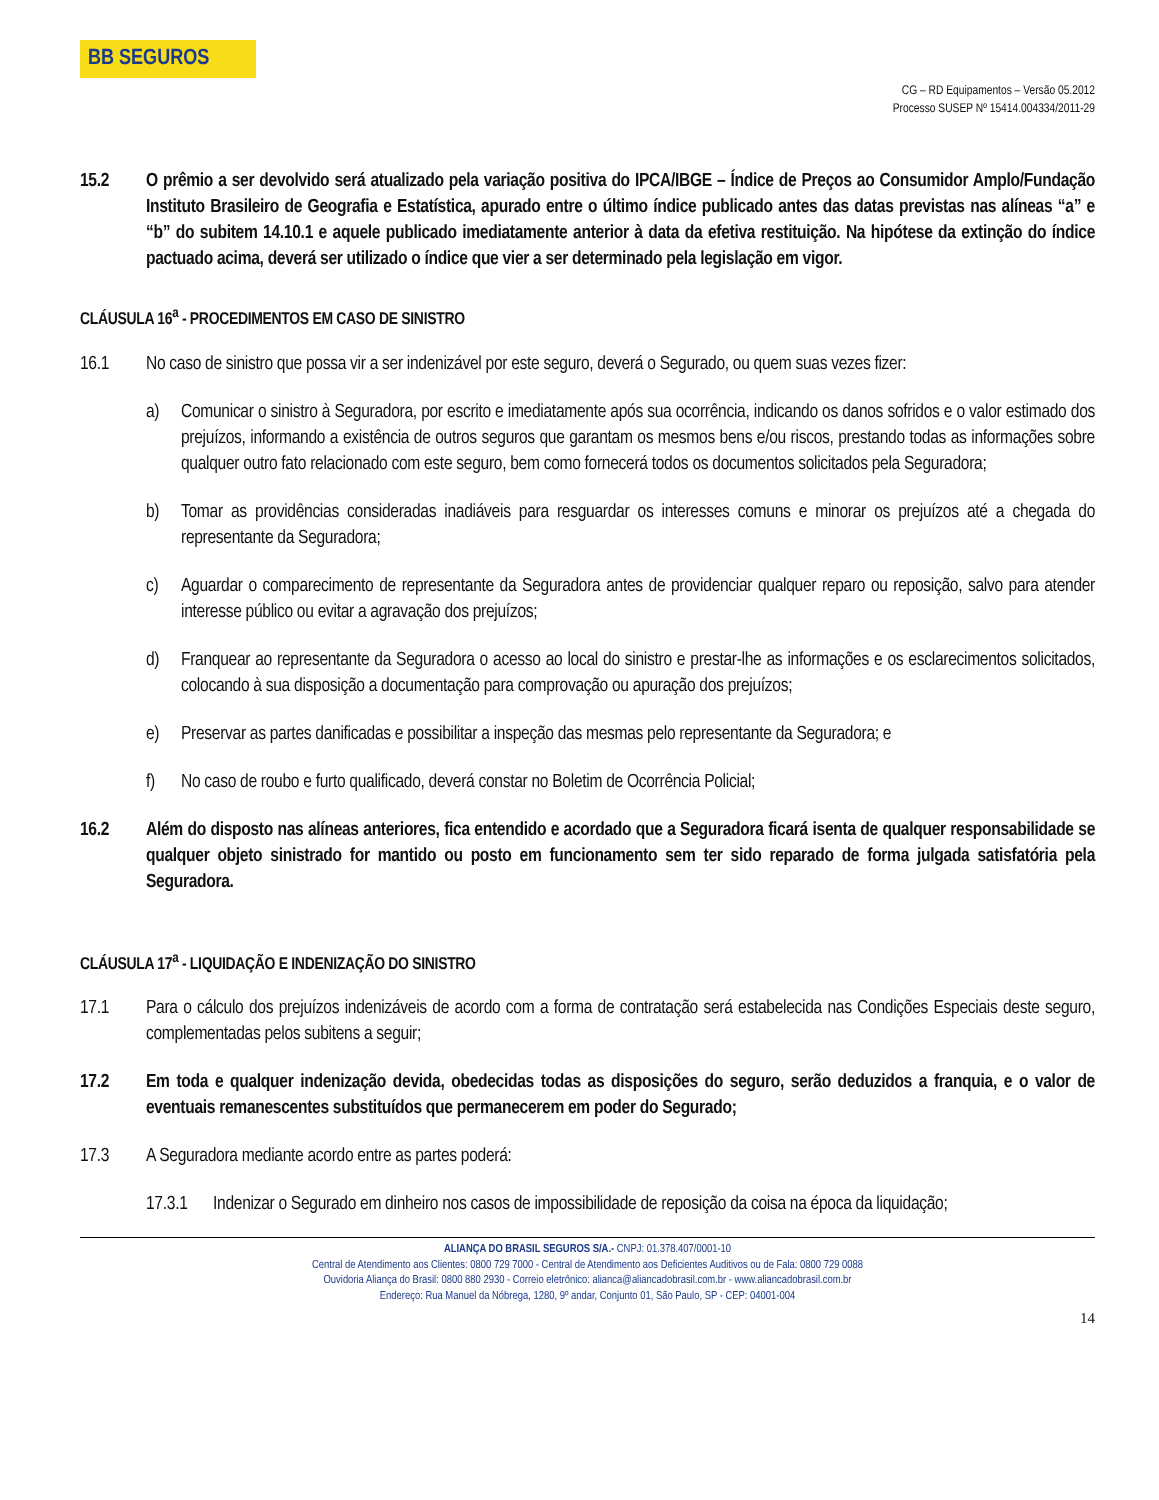BB SEGUROS
CG – RD Equipamentos – Versão 05.2012
Processo SUSEP Nº 15414.004334/2011-29
15.2 O prêmio a ser devolvido será atualizado pela variação positiva do IPCA/IBGE – Índice de Preços ao Consumidor Amplo/Fundação Instituto Brasileiro de Geografia e Estatística, apurado entre o último índice publicado antes das datas previstas nas alíneas “a” e “b” do subitem 14.10.1 e aquele publicado imediatamente anterior à data da efetiva restituição. Na hipótese da extinção do índice pactuado acima, deverá ser utilizado o índice que vier a ser determinado pela legislação em vigor.
CLÁUSULA 16<sup>a</sup> - PROCEDIMENTOS EM CASO DE SINISTRO
16.1 No caso de sinistro que possa vir a ser indenizável por este seguro, deverá o Segurado, ou quem suas vezes fizer:
a) Comunicar o sinistro à Seguradora, por escrito e imediatamente após sua ocorrência, indicando os danos sofridos e o valor estimado dos prejuízos, informando a existência de outros seguros que garantam os mesmos bens e/ou riscos, prestando todas as informações sobre qualquer outro fato relacionado com este seguro, bem como fornecerá todos os documentos solicitados pela Seguradora;
b) Tomar as providências consideradas inadiáveis para resguardar os interesses comuns e minorar os prejuízos até a chegada do representante da Seguradora;
c) Aguardar o comparecimento de representante da Seguradora antes de providenciar qualquer reparo ou reposição, salvo para atender interesse público ou evitar a agravação dos prejuízos;
d) Franquear ao representante da Seguradora o acesso ao local do sinistro e prestar-lhe as informações e os esclarecimentos solicitados, colocando à sua disposição a documentação para comprovação ou apuração dos prejuízos;
e) Preservar as partes danificadas e possibilitar a inspeção das mesmas pelo representante da Seguradora; e
f) No caso de roubo e furto qualificado, deverá constar no Boletim de Ocorrência Policial;
16.2 Além do disposto nas alíneas anteriores, fica entendido e acordado que a Seguradora ficará isenta de qualquer responsabilidade se qualquer objeto sinistrado for mantido ou posto em funcionamento sem ter sido reparado de forma julgada satisfatória pela Seguradora.
CLÁUSULA 17<sup>a</sup> - LIQUIDAÇÃO E INDENIZAÇÃO DO SINISTRO
17.1 Para o cálculo dos prejuízos indenizáveis de acordo com a forma de contratação será estabelecida nas Condições Especiais deste seguro, complementadas pelos subitens a seguir;
17.2 Em toda e qualquer indenização devida, obedecidas todas as disposições do seguro, serão deduzidos a franquia, e o valor de eventuais remanescentes substituídos que permanecerem em poder do Segurado;
17.3 A Seguradora mediante acordo entre as partes poderá:
17.3.1
Indenizar o Segurado em dinheiro nos casos de impossibilidade de reposição da coisa na época da liquidação;
ALIANÇA DO BRASIL SEGUROS S/A.- CNPJ: 01.378.407/0001-10
Central de Atendimento aos Clientes: 0800 729 7000 - Central de Atendimento aos Deficientes Auditivos ou de Fala: 0800 729 0088
Ouvidoria Aliança do Brasil: 0800 880 2930 - Correio eletrônico: alianca@aliancadobrasil.com.br - www.aliancadobrasil.com.br
Endereço: Rua Manuel da Nóbrega, 1280, 9º andar, Conjunto 01, São Paulo, SP - CEP: 04001-004
14